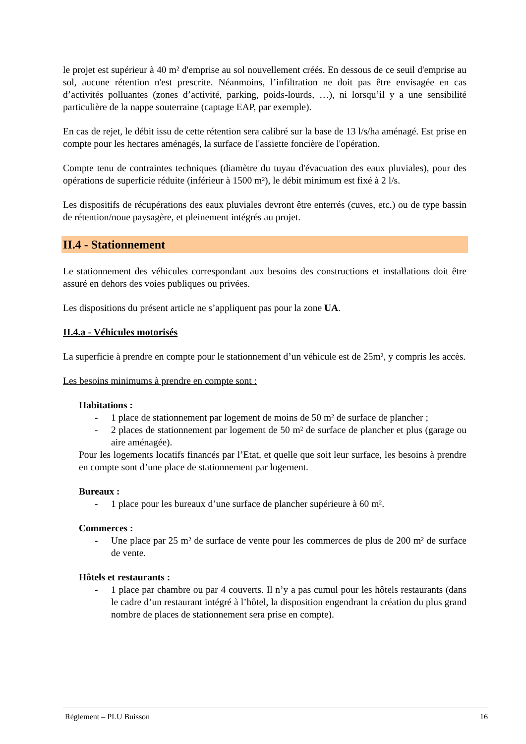le projet est supérieur à 40 m² d'emprise au sol nouvellement créés. En dessous de ce seuil d'emprise au sol, aucune rétention n'est prescrite. Néanmoins, l’infiltration ne doit pas être envisagée en cas d’activités polluantes (zones d’activité, parking, poids-lourds, …), ni lorsqu’il y a une sensibilité particulière de la nappe souterraine (captage EAP, par exemple).
En cas de rejet, le débit issu de cette rétention sera calibré sur la base de 13 l/s/ha aménagé. Est prise en compte pour les hectares aménagés, la surface de l'assiette foncière de l'opération.
Compte tenu de contraintes techniques (diamètre du tuyau d'évacuation des eaux pluviales), pour des opérations de superficie réduite (inférieur à 1500 m²), le débit minimum est fixé à 2 l/s.
Les dispositifs de récupérations des eaux pluviales devront être enterrés (cuves, etc.) ou de type bassin de rétention/noue paysagère, et pleinement intégrés au projet.
II.4 - Stationnement
Le stationnement des véhicules correspondant aux besoins des constructions et installations doit être assuré en dehors des voies publiques ou privées.
Les dispositions du présent article ne s’appliquent pas pour la zone UA.
II.4.a - Véhicules motorisés
La superficie à prendre en compte pour le stationnement d’un véhicule est de 25m², y compris les accès.
Les besoins minimums à prendre en compte sont :
Habitations :
- 1 place de stationnement par logement de moins de 50 m² de surface de plancher ;
- 2 places de stationnement par logement de 50 m² de surface de plancher et plus (garage ou aire aménagée).
Pour les logements locatifs financés par l’Etat, et quelle que soit leur surface, les besoins à prendre en compte sont d’une place de stationnement par logement.
Bureaux :
- 1 place pour les bureaux d’une surface de plancher supérieure à 60 m².
Commerces :
- Une place par 25 m² de surface de vente pour les commerces de plus de 200 m² de surface de vente.
Hôtels et restaurants :
- 1 place par chambre ou par 4 couverts. Il n’y a pas cumul pour les hôtels restaurants (dans le cadre d’un restaurant intégré à l’hôtel, la disposition engendrant la création du plus grand nombre de places de stationnement sera prise en compte).
Réglement – PLU Buisson 16